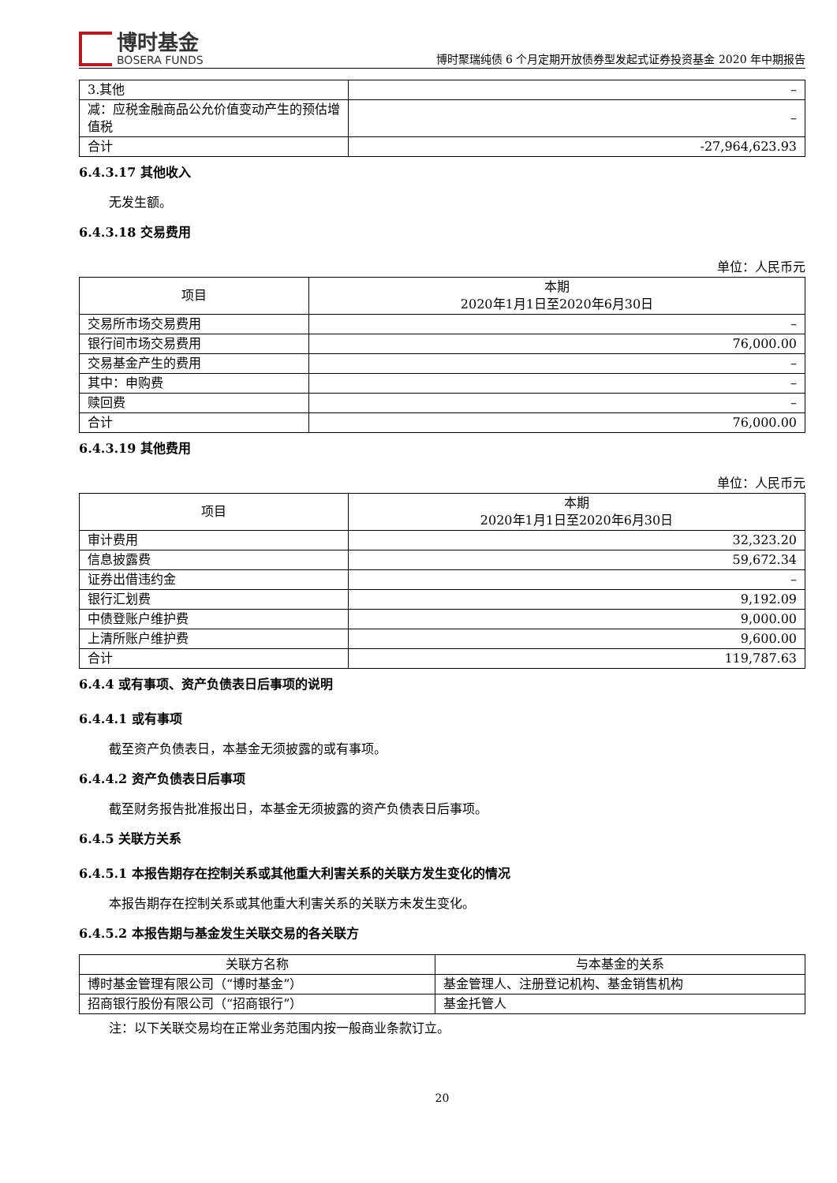博时基金
BOSERA FUNDS
博时聚瑞纯债 6 个月定期开放债券型发起式证券投资基金 2020 年中期报告
| 3.其他 | – |
| 减：应税金融商品公允价值变动产生的预估增值税 | – |
| 合计 | -27,964,623.93 |
6.4.3.17 其他收入
无发生额。
6.4.3.18 交易费用
单位：人民币元
| 项目 | 本期 2020年1月1日至2020年6月30日 |
| --- | --- |
| 交易所市场交易费用 | – |
| 银行间市场交易费用 | 76,000.00 |
| 交易基金产生的费用 | – |
| 其中：申购费 | – |
| 赎回费 | – |
| 合计 | 76,000.00 |
6.4.3.19 其他费用
单位：人民币元
| 项目 | 本期 2020年1月1日至2020年6月30日 |
| --- | --- |
| 审计费用 | 32,323.20 |
| 信息披露费 | 59,672.34 |
| 证券出借违约金 | – |
| 银行汇划费 | 9,192.09 |
| 中债登账户维护费 | 9,000.00 |
| 上清所账户维护费 | 9,600.00 |
| 合计 | 119,787.63 |
6.4.4 或有事项、资产负债表日后事项的说明
6.4.4.1 或有事项
截至资产负债表日，本基金无须披露的或有事项。
6.4.4.2 资产负债表日后事项
截至财务报告批准报出日，本基金无须披露的资产负债表日后事项。
6.4.5 关联方关系
6.4.5.1 本报告期存在控制关系或其他重大利害关系的关联方发生变化的情况
本报告期存在控制关系或其他重大利害关系的关联方未发生变化。
6.4.5.2 本报告期与基金发生关联交易的各关联方
| 关联方名称 | 与本基金的关系 |
| --- | --- |
| 博时基金管理有限公司（“博时基金”） | 基金管理人、注册登记机构、基金销售机构 |
| 招商银行股份有限公司（“招商银行”） | 基金托管人 |
注：以下关联交易均在正常业务范围内按一般商业条款订立。
20